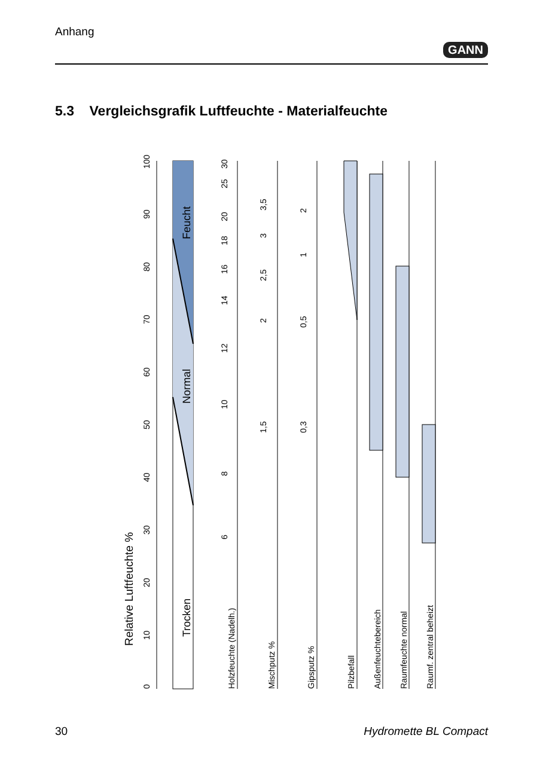Anhang
GANN
5.3 Vergleichsgrafik Luftfeuchte - Materialfeuchte
0
10
20
30
40
50
60
70
80
90
100
Relative Luftfeuchte %
Trocken
Normal
Feucht
30
25
20
18
16
14
12
10
8
6
Holzfeuchte (Nadelh.)
3,5
3
2,5
2
1,5
Mischputz %
2
1
0,5
0,3
Gipsputz %
Pilzbefall
Außenfeuchtebereich
Raumfeuchte normal
Raumf. zentral beheizt
30 Hydromette BL Compact